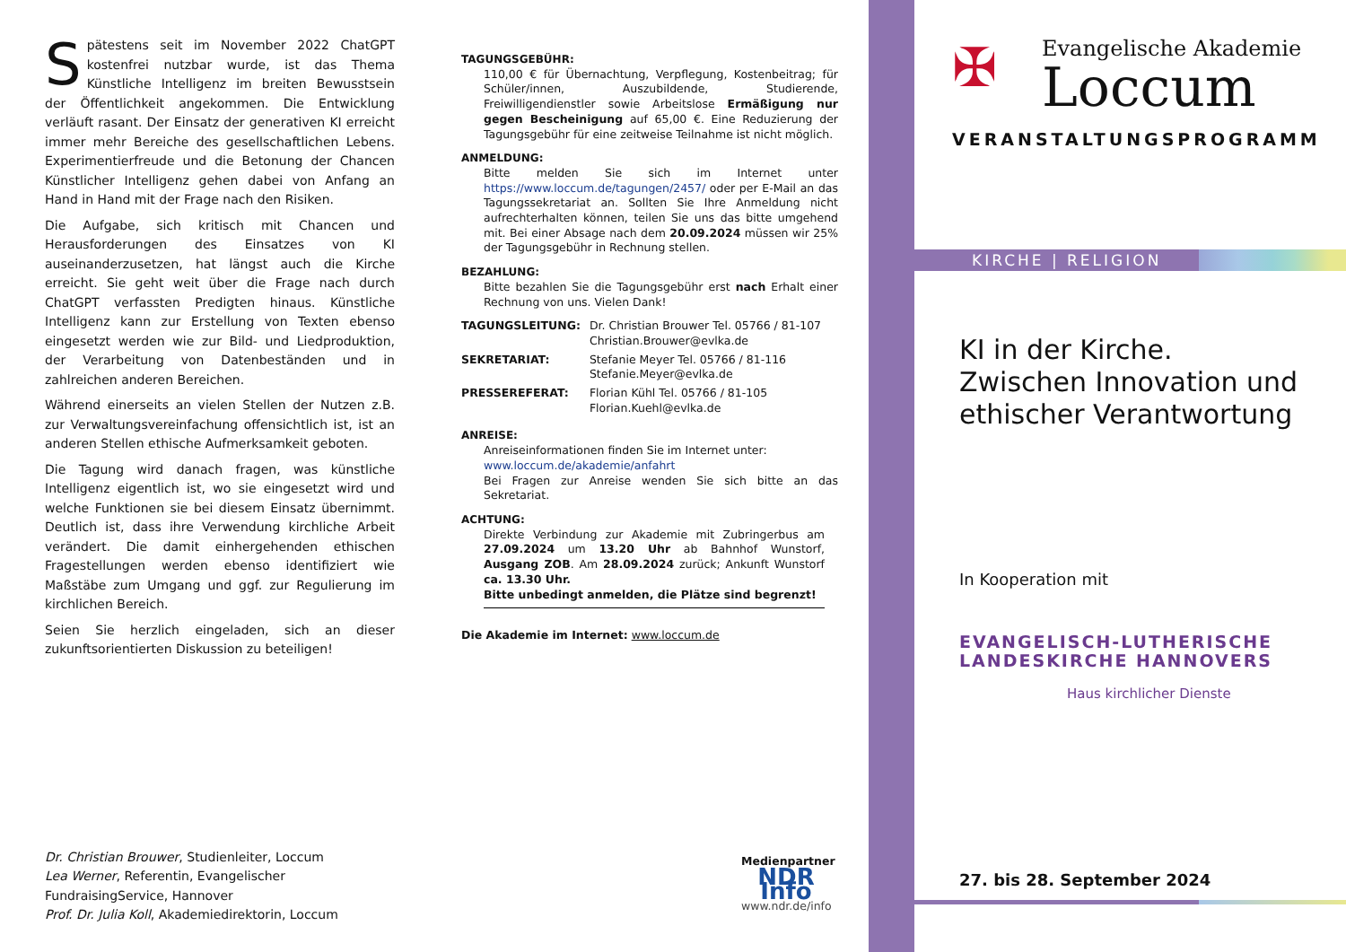Spätestens seit im November 2022 ChatGPT kostenfrei nutzbar wurde, ist das Thema Künstliche Intelligenz im breiten Bewusstsein der Öffentlichkeit angekommen. Die Entwicklung verläuft rasant. Der Einsatz der generativen KI erreicht immer mehr Bereiche des gesellschaftlichen Lebens. Experimentierfreude und die Betonung der Chancen Künstlicher Intelligenz gehen dabei von Anfang an Hand in Hand mit der Frage nach den Risiken.
Die Aufgabe, sich kritisch mit Chancen und Herausforderungen des Einsatzes von KI auseinanderzusetzen, hat längst auch die Kirche erreicht. Sie geht weit über die Frage nach durch ChatGPT verfassten Predigten hinaus. Künstliche Intelligenz kann zur Erstellung von Texten ebenso eingesetzt werden wie zur Bild- und Liedproduktion, der Verarbeitung von Datenbeständen und in zahlreichen anderen Bereichen.
Während einerseits an vielen Stellen der Nutzen z.B. zur Verwaltungsvereinfachung offensichtlich ist, ist an anderen Stellen ethische Aufmerksamkeit geboten.
Die Tagung wird danach fragen, was künstliche Intelligenz eigentlich ist, wo sie eingesetzt wird und welche Funktionen sie bei diesem Einsatz übernimmt. Deutlich ist, dass ihre Verwendung kirchliche Arbeit verändert. Die damit einhergehenden ethischen Fragestellungen werden ebenso identifiziert wie Maßstäbe zum Umgang und ggf. zur Regulierung im kirchlichen Bereich.
Seien Sie herzlich eingeladen, sich an dieser zukunftsorientierten Diskussion zu beteiligen!
Dr. Christian Brouwer, Studienleiter, Loccum
Lea Werner, Referentin, Evangelischer FundraisingService, Hannover
Prof. Dr. Julia Koll, Akademiedirektorin, Loccum
TAGUNGSGEBÜHR:
110,00 € für Übernachtung, Verpflegung, Kostenbeitrag; für Schüler/innen, Auszubildende, Studierende, Freiwilligendienstler sowie Arbeitslose Ermäßigung nur gegen Bescheinigung auf 65,00 €. Eine Reduzierung der Tagungsgebühr für eine zeitweise Teilnahme ist nicht möglich.
ANMELDUNG:
Bitte melden Sie sich im Internet unter https://www.loccum.de/tagungen/2457/ oder per E-Mail an das Tagungssekretariat an. Sollten Sie Ihre Anmeldung nicht aufrechterhalten können, teilen Sie uns das bitte umgehend mit. Bei einer Absage nach dem 20.09.2024 müssen wir 25% der Tagungsgebühr in Rechnung stellen.
BEZAHLUNG:
Bitte bezahlen Sie die Tagungsgebühr erst nach Erhalt einer Rechnung von uns. Vielen Dank!
| TAGUNGSLEITUNG: | Dr. Christian Brouwer Tel. 05766 / 81-107 Christian.Brouwer@evlka.de |
| SEKRETARIAT: | Stefanie Meyer Tel. 05766 / 81-116 Stefanie.Meyer@evlka.de |
| PRESSEREFERAT: | Florian Kühl Tel. 05766 / 81-105 Florian.Kuehl@evlka.de |
ANREISE:
Anreiseinformationen finden Sie im Internet unter:
www.loccum.de/akademie/anfahrt
Bei Fragen zur Anreise wenden Sie sich bitte an das Sekretariat.
ACHTUNG:
Direkte Verbindung zur Akademie mit Zubringerbus am 27.09.2024 um 13.20 Uhr ab Bahnhof Wunstorf, Ausgang ZOB. Am 28.09.2024 zurück; Ankunft Wunstorf ca. 13.30 Uhr.
Bitte unbedingt anmelden, die Plätze sind begrenzt!
Die Akademie im Internet: www.loccum.de
Medienpartner
NDR Info
www.ndr.de/info
✠ Evangelische Akademie
Loccum
VERANSTALTUNGSPROGRAMM
KIRCHE | RELIGION
KI in der Kirche.
Zwischen Innovation und ethischer Verantwortung
In Kooperation mit
EVANGELISCH-LUTHERISCHE
LANDESKIRCHE HANNOVERS
Haus kirchlicher Dienste
27. bis 28. September 2024